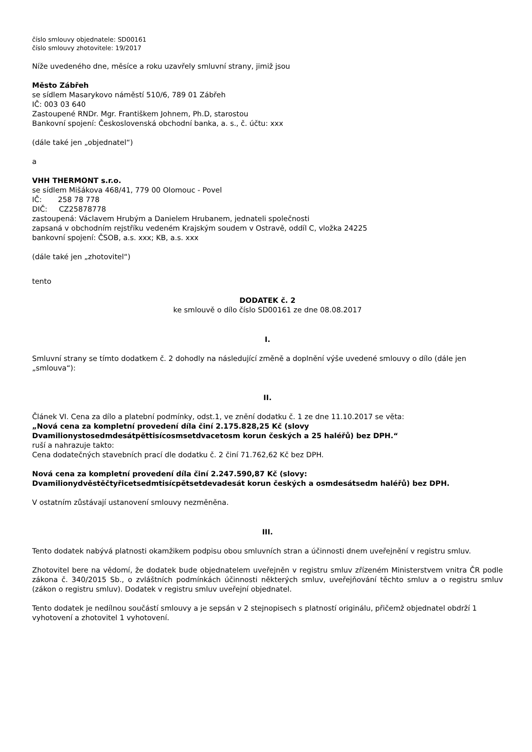číslo smlouvy objednatele: SD00161
číslo smlouvy zhotovitele: 19/2017
Níže uvedeného dne, měsíce a roku uzavřely smluvní strany, jimiž jsou
Město Zábřeh
se sídlem Masarykovo náměstí 510/6, 789 01 Zábřeh
IČ: 003 03 640
Zastoupené RNDr. Mgr. Františkem Johnem, Ph.D, starostou
Bankovní spojení: Československá obchodní banka, a. s., č. účtu: xxx
(dále také jen „objednatel“)
a
VHH THERMONT s.r.o.
se sídlem Mišákova 468/41, 779 00 Olomouc - Povel
IČ: 258 78 778
DIČ: CZ25878778
zastoupená: Václavem Hrubým a Danielem Hrubanem, jednateli společnosti
zapsaná v obchodním rejstříku vedeném Krajským soudem v Ostravě, oddíl C, vložka 24225
bankovní spojení: ČSOB, a.s. xxx; KB, a.s. xxx
(dále také jen „zhotovitel“)
tento
DODATEK č. 2
ke smlouvě o dílo číslo SD00161 ze dne 08.08.2017
I.
Smluvní strany se tímto dodatkem č. 2 dohodly na následující změně a doplnění výše uvedené smlouvy o dílo (dále jen „smlouva“):
II.
Článek VI. Cena za dílo a platební podmínky, odst.1, ve znění dodatku č. 1 ze dne 11.10.2017 se věta:
„Nová cena za kompletní provedení díla činí 2.175.828,25 Kč (slovy Dvamilionystosedmdesátpěttisícosmsetdvacetosm korun českých a 25 haléřů) bez DPH.“
ruší a nahrazuje takto:
Cena dodatečných stavebních prací dle dodatku č. 2 činí 71.762,62 Kč bez DPH.
Nová cena za kompletní provedení díla činí 2.247.590,87 Kč (slovy:
Dvamilionydvěstěčtyřicetsedmtisícpětsetdevadesát korun českých a osmdesátsedm haléřů) bez DPH.
V ostatním zůstávají ustanovení smlouvy nezměněna.
III.
Tento dodatek nabývá platnosti okamžikem podpisu obou smluvních stran a účinnosti dnem uveřejnění v registru smluv.
Zhotovitel bere na vědomí, že dodatek bude objednatelem uveřejněn v registru smluv zřízeném Ministerstvem vnitra ČR podle zákona č. 340/2015 Sb., o zvláštních podmínkách účinnosti některých smluv, uveřejňování těchto smluv a o registru smluv (zákon o registru smluv). Dodatek v registru smluv uveřejní objednatel.
Tento dodatek je nedílnou součástí smlouvy a je sepsán v 2 stejnopisech s platností originálu, přičemž objednatel obdrží 1 vyhotovení a zhotovitel 1 vyhotovení.